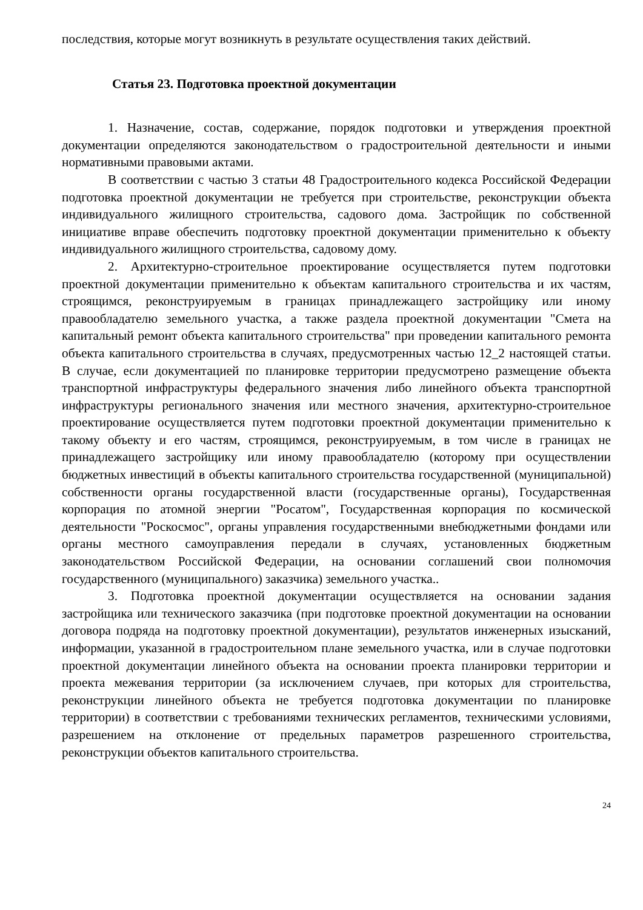последствия, которые могут возникнуть в результате осуществления таких действий.
Статья 23. Подготовка проектной документации
1. Назначение, состав, содержание, порядок подготовки и утверждения проектной документации определяются законодательством о градостроительной деятельности и иными нормативными правовыми актами.
В соответствии с частью 3 статьи 48 Градостроительного кодекса Российской Федерации подготовка проектной документации не требуется при строительстве, реконструкции объекта индивидуального жилищного строительства, садового дома. Застройщик по собственной инициативе вправе обеспечить подготовку проектной документации применительно к объекту индивидуального жилищного строительства, садовому дому.
2. Архитектурно-строительное проектирование осуществляется путем подготовки проектной документации применительно к объектам капитального строительства и их частям, строящимся, реконструируемым в границах принадлежащего застройщику или иному правообладателю земельного участка, а также раздела проектной документации "Смета на капитальный ремонт объекта капитального строительства" при проведении капитального ремонта объекта капитального строительства в случаях, предусмотренных частью 12_2 настоящей статьи. В случае, если документацией по планировке территории предусмотрено размещение объекта транспортной инфраструктуры федерального значения либо линейного объекта транспортной инфраструктуры регионального значения или местного значения, архитектурно-строительное проектирование осуществляется путем подготовки проектной документации применительно к такому объекту и его частям, строящимся, реконструируемым, в том числе в границах не принадлежащего застройщику или иному правообладателю (которому при осуществлении бюджетных инвестиций в объекты капитального строительства государственной (муниципальной) собственности органы государственной власти (государственные органы), Государственная корпорация по атомной энергии "Росатом", Государственная корпорация по космической деятельности "Роскосмос", органы управления государственными внебюджетными фондами или органы местного самоуправления передали в случаях, установленных бюджетным законодательством Российской Федерации, на основании соглашений свои полномочия государственного (муниципального) заказчика) земельного участка..
3. Подготовка проектной документации осуществляется на основании задания застройщика или технического заказчика (при подготовке проектной документации на основании договора подряда на подготовку проектной документации), результатов инженерных изысканий, информации, указанной в градостроительном плане земельного участка, или в случае подготовки проектной документации линейного объекта на основании проекта планировки территории и проекта межевания территории (за исключением случаев, при которых для строительства, реконструкции линейного объекта не требуется подготовка документации по планировке территории) в соответствии с требованиями технических регламентов, техническими условиями, разрешением на отклонение от предельных параметров разрешенного строительства, реконструкции объектов капитального строительства.
24